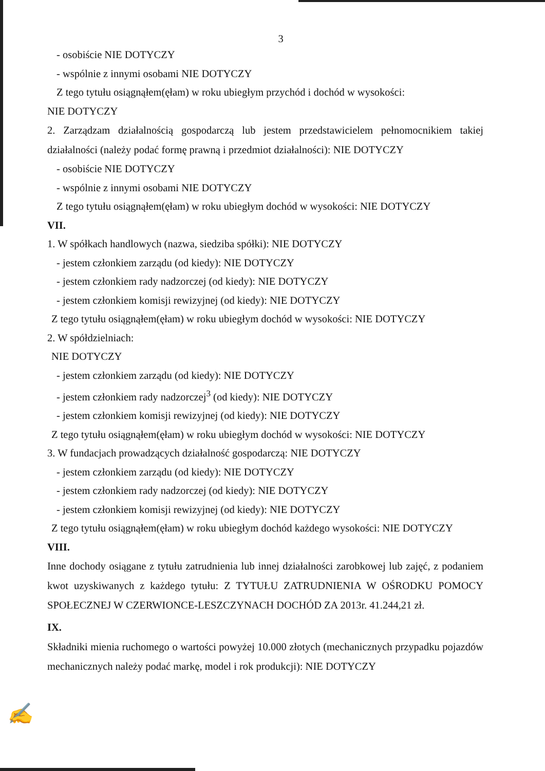3
- osobiście NIE DOTYCZY
- wspólnie z innymi osobami NIE DOTYCZY
Z tego tytułu osiągnąłem(ęłam) w roku ubiegłym przychód i dochód w wysokości:
NIE DOTYCZY
2. Zarządzam działalnością gospodarczą lub jestem przedstawicielem pełnomocnikiem takiej działalności (należy podać formę prawną i przedmiot działalności): NIE DOTYCZY
- osobiście NIE DOTYCZY
- wspólnie z innymi osobami NIE DOTYCZY
Z tego tytułu osiągnąłem(ęłam) w roku ubiegłym dochód w wysokości: NIE DOTYCZY
VII.
1. W spółkach handlowych (nazwa, siedziba spółki): NIE DOTYCZY
- jestem członkiem zarządu (od kiedy): NIE DOTYCZY
- jestem członkiem rady nadzorczej (od kiedy): NIE DOTYCZY
- jestem członkiem komisji rewizyjnej (od kiedy): NIE DOTYCZY
Z tego tytułu osiągnąłem(ęłam) w roku ubiegłym dochód w wysokości: NIE DOTYCZY
2. W spółdzielniach:
NIE DOTYCZY
- jestem członkiem zarządu (od kiedy): NIE DOTYCZY
- jestem członkiem rady nadzorczej<sup>3</sup> (od kiedy): NIE DOTYCZY
- jestem członkiem komisji rewizyjnej (od kiedy): NIE DOTYCZY
Z tego tytułu osiągnąłem(ęłam) w roku ubiegłym dochód w wysokości: NIE DOTYCZY
3. W fundacjach prowadzących działalność gospodarczą: NIE DOTYCZY
- jestem członkiem zarządu (od kiedy): NIE DOTYCZY
- jestem członkiem rady nadzorczej (od kiedy): NIE DOTYCZY
- jestem członkiem komisji rewizyjnej (od kiedy): NIE DOTYCZY
Z tego tytułu osiągnąłem(ęłam) w roku ubiegłym dochód każdego wysokości: NIE DOTYCZY
VIII.
Inne dochody osiągane z tytułu zatrudnienia lub innej działalności zarobkowej lub zajęć, z podaniem kwot uzyskiwanych z każdego tytułu: Z TYTUŁU ZATRUDNIENIA W OŚRODKU POMOCY SPOŁECZNEJ W CZERWIONCE-LESZCZYNACH DOCHÓD ZA 2013r. 41.244,21 zł.
IX.
Składniki mienia ruchomego o wartości powyżej 10.000 złotych (mechanicznych przypadku pojazdów mechanicznych należy podać markę, model i rok produkcji): NIE DOTYCZY
✍